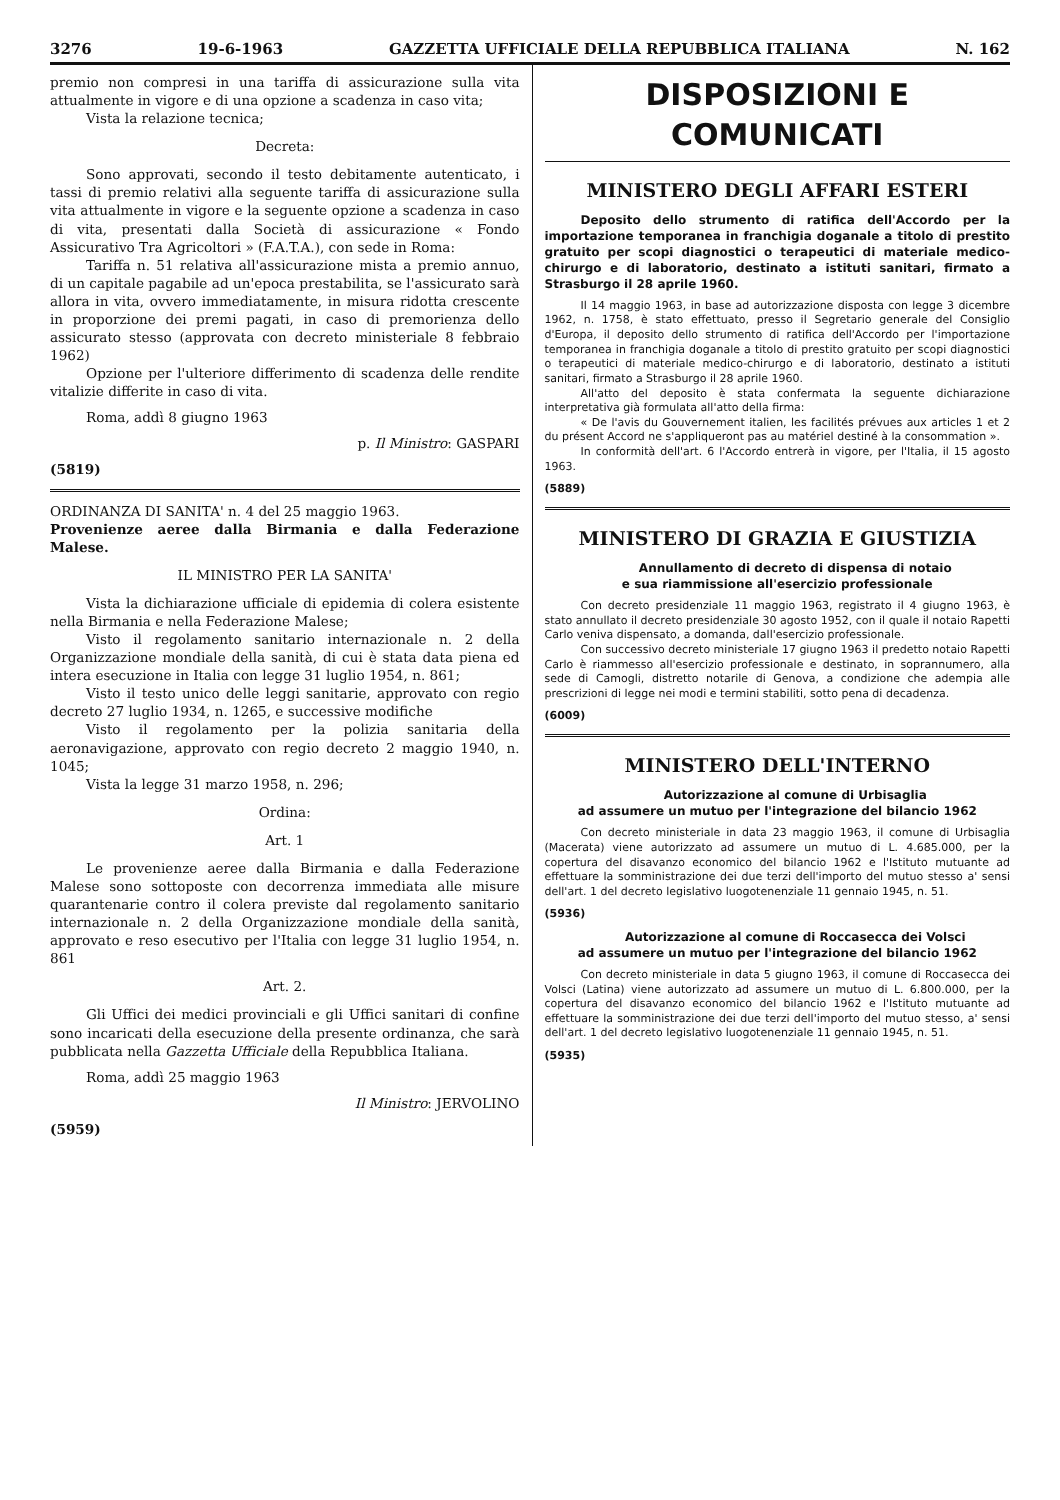3276 19-6-1963 GAZZETTA UFFICIALE DELLA REPUBBLICA ITALIANA N. 162
premio non compresi in una tariffa di assicurazione sulla vita attualmente in vigore e di una opzione a scadenza in caso vita;
Vista la relazione tecnica;
Decreta:
Sono approvati, secondo il testo debitamente autenticato, i tassi di premio relativi alla seguente tariffa di assicurazione sulla vita attualmente in vigore e la seguente opzione a scadenza in caso di vita, presentati dalla Società di assicurazione « Fondo Assicurativo Tra Agricoltori » (F.A.T.A.), con sede in Roma:
Tariffa n. 51 relativa all'assicurazione mista a premio annuo, di un capitale pagabile ad un'epoca prestabilita, se l'assicurato sarà allora in vita, ovvero immediatamente, in misura ridotta crescente in proporzione dei premi pagati, in caso di premorienza dello assicurato stesso (approvata con decreto ministeriale 8 febbraio 1962)
Opzione per l'ulteriore differimento di scadenza delle rendite vitalizie differite in caso di vita.
Roma, addì 8 giugno 1963
p. Il Ministro: GASPARI
(5819)
ORDINANZA DI SANITA' n. 4 del 25 maggio 1963.
Provenienze aeree dalla Birmania e dalla Federazione Malese.
IL MINISTRO PER LA SANITA'
Vista la dichiarazione ufficiale di epidemia di colera esistente nella Birmania e nella Federazione Malese;
Visto il regolamento sanitario internazionale n. 2 della Organizzazione mondiale della sanità, di cui è stata data piena ed intera esecuzione in Italia con legge 31 luglio 1954, n. 861;
Visto il testo unico delle leggi sanitarie, approvato con regio decreto 27 luglio 1934, n. 1265, e successive modifiche
Visto il regolamento per la polizia sanitaria della aeronavigazione, approvato con regio decreto 2 maggio 1940, n. 1045;
Vista la legge 31 marzo 1958, n. 296;
Ordina:
Art. 1
Le provenienze aeree dalla Birmania e dalla Federazione Malese sono sottoposte con decorrenza immediata alle misure quarantenarie contro il colera previste dal regolamento sanitario internazionale n. 2 della Organizzazione mondiale della sanità, approvato e reso esecutivo per l'Italia con legge 31 luglio 1954, n. 861
Art. 2.
Gli Uffici dei medici provinciali e gli Uffici sanitari di confine sono incaricati della esecuzione della presente ordinanza, che sarà pubblicata nella Gazzetta Ufficiale della Repubblica Italiana.
Roma, addì 25 maggio 1963
Il Ministro: JERVOLINO
(5959)
DISPOSIZIONI E COMUNICATI
MINISTERO DEGLI AFFARI ESTERI
Deposito dello strumento di ratifica dell'Accordo per la importazione temporanea in franchigia doganale a titolo di prestito gratuito per scopi diagnostici o terapeutici di materiale medico-chirurgo e di laboratorio, destinato a istituti sanitari, firmato a Strasburgo il 28 aprile 1960.
Il 14 maggio 1963, in base ad autorizzazione disposta con legge 3 dicembre 1962, n. 1758, è stato effettuato, presso il Segretario generale del Consiglio d'Europa, il deposito dello strumento di ratifica dell'Accordo per l'importazione temporanea in franchigia doganale a titolo di prestito gratuito per scopi diagnostici o terapeutici di materiale medico-chirurgo e di laboratorio, destinato a istituti sanitari, firmato a Strasburgo il 28 aprile 1960.
All'atto del deposito è stata confermata la seguente dichiarazione interpretativa già formulata all'atto della firma:
« De l'avis du Gouvernement italien, les facilités prévues aux articles 1 et 2 du présent Accord ne s'appliqueront pas au matériel destiné à la consommation ».
In conformità dell'art. 6 l'Accordo entrerà in vigore, per l'Italia, il 15 agosto 1963.
(5889)
MINISTERO DI GRAZIA E GIUSTIZIA
Annullamento di decreto di dispensa di notaio
e sua riammissione all'esercizio professionale
Con decreto presidenziale 11 maggio 1963, registrato il 4 giugno 1963, è stato annullato il decreto presidenziale 30 agosto 1952, con il quale il notaio Rapetti Carlo veniva dispensato, a domanda, dall'esercizio professionale.
Con successivo decreto ministeriale 17 giugno 1963 il predetto notaio Rapetti Carlo è riammesso all'esercizio professionale e destinato, in soprannumero, alla sede di Camogli, distretto notarile di Genova, a condizione che adempia alle prescrizioni di legge nei modi e termini stabiliti, sotto pena di decadenza.
(6009)
MINISTERO DELL'INTERNO
Autorizzazione al comune di Urbisaglia
ad assumere un mutuo per l'integrazione del bilancio 1962
Con decreto ministeriale in data 23 maggio 1963, il comune di Urbisaglia (Macerata) viene autorizzato ad assumere un mutuo di L. 4.685.000, per la copertura del disavanzo economico del bilancio 1962 e l'Istituto mutuante ad effettuare la somministrazione dei due terzi dell'importo del mutuo stesso a' sensi dell'art. 1 del decreto legislativo luogotenenziale 11 gennaio 1945, n. 51.
(5936)
Autorizzazione al comune di Roccasecca dei Volsci
ad assumere un mutuo per l'integrazione del bilancio 1962
Con decreto ministeriale in data 5 giugno 1963, il comune di Roccasecca dei Volsci (Latina) viene autorizzato ad assumere un mutuo di L. 6.800.000, per la copertura del disavanzo economico del bilancio 1962 e l'Istituto mutuante ad effettuare la somministrazione dei due terzi dell'importo del mutuo stesso, a' sensi dell'art. 1 del decreto legislativo luogotenenziale 11 gennaio 1945, n. 51.
(5935)